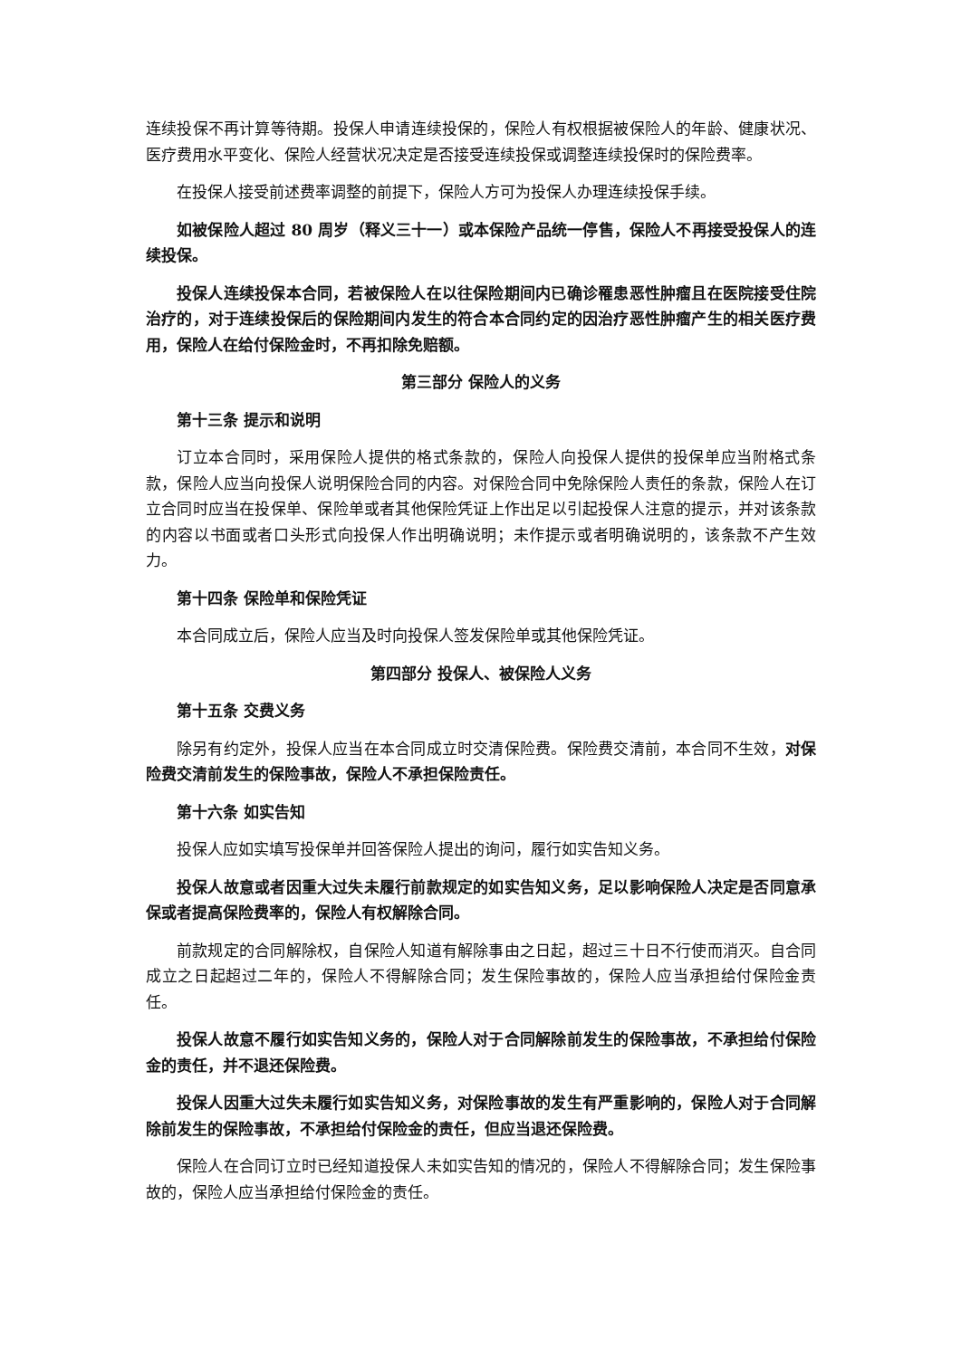连续投保不再计算等待期。投保人申请连续投保的，保险人有权根据被保险人的年龄、健康状况、医疗费用水平变化、保险人经营状况决定是否接受连续投保或调整连续投保时的保险费率。
在投保人接受前述费率调整的前提下，保险人方可为投保人办理连续投保手续。
如被保险人超过 80 周岁（释义三十一）或本保险产品统一停售，保险人不再接受投保人的连续投保。
投保人连续投保本合同，若被保险人在以往保险期间内已确诊罹患恶性肿瘤且在医院接受住院治疗的，对于连续投保后的保险期间内发生的符合本合同约定的因治疗恶性肿瘤产生的相关医疗费用，保险人在给付保险金时，不再扣除免赔额。
第三部分 保险人的义务
第十三条 提示和说明
订立本合同时，采用保险人提供的格式条款的，保险人向投保人提供的投保单应当附格式条款，保险人应当向投保人说明保险合同的内容。对保险合同中免除保险人责任的条款，保险人在订立合同时应当在投保单、保险单或者其他保险凭证上作出足以引起投保人注意的提示，并对该条款的内容以书面或者口头形式向投保人作出明确说明；未作提示或者明确说明的，该条款不产生效力。
第十四条 保险单和保险凭证
本合同成立后，保险人应当及时向投保人签发保险单或其他保险凭证。
第四部分 投保人、被保险人义务
第十五条 交费义务
除另有约定外，投保人应当在本合同成立时交清保险费。保险费交清前，本合同不生效，对保险费交清前发生的保险事故，保险人不承担保险责任。
第十六条 如实告知
投保人应如实填写投保单并回答保险人提出的询问，履行如实告知义务。
投保人故意或者因重大过失未履行前款规定的如实告知义务，足以影响保险人决定是否同意承保或者提高保险费率的，保险人有权解除合同。
前款规定的合同解除权，自保险人知道有解除事由之日起，超过三十日不行使而消灭。自合同成立之日起超过二年的，保险人不得解除合同；发生保险事故的，保险人应当承担给付保险金责任。
投保人故意不履行如实告知义务的，保险人对于合同解除前发生的保险事故，不承担给付保险金的责任，并不退还保险费。
投保人因重大过失未履行如实告知义务，对保险事故的发生有严重影响的，保险人对于合同解除前发生的保险事故，不承担给付保险金的责任，但应当退还保险费。
保险人在合同订立时已经知道投保人未如实告知的情况的，保险人不得解除合同；发生保险事故的，保险人应当承担给付保险金的责任。